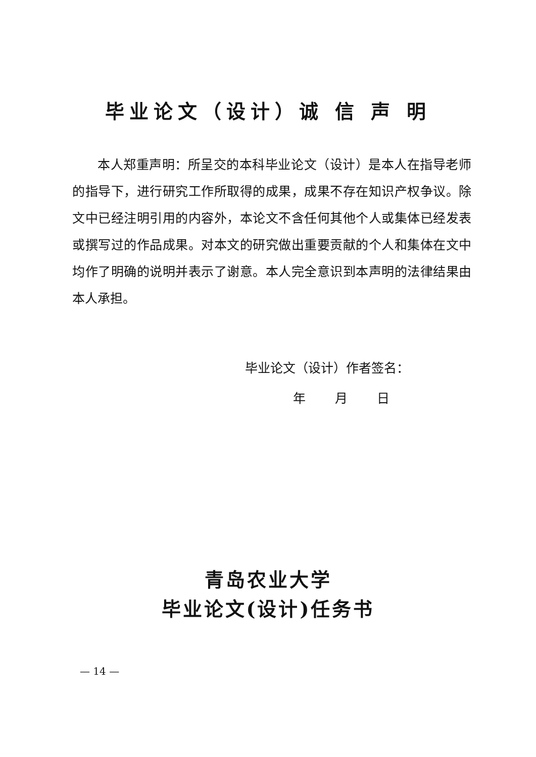毕业论文（设计）诚 信 声 明
本人郑重声明：所呈交的本科毕业论文（设计）是本人在指导老师的指导下，进行研究工作所取得的成果，成果不存在知识产权争议。除文中已经注明引用的内容外，本论文不含任何其他个人或集体已经发表或撰写过的作品成果。对本文的研究做出重要贡献的个人和集体在文中均作了明确的说明并表示了谢意。本人完全意识到本声明的法律结果由本人承担。
毕业论文（设计）作者签名：
年 月 日
青岛农业大学
毕业论文(设计)任务书
— 14 —